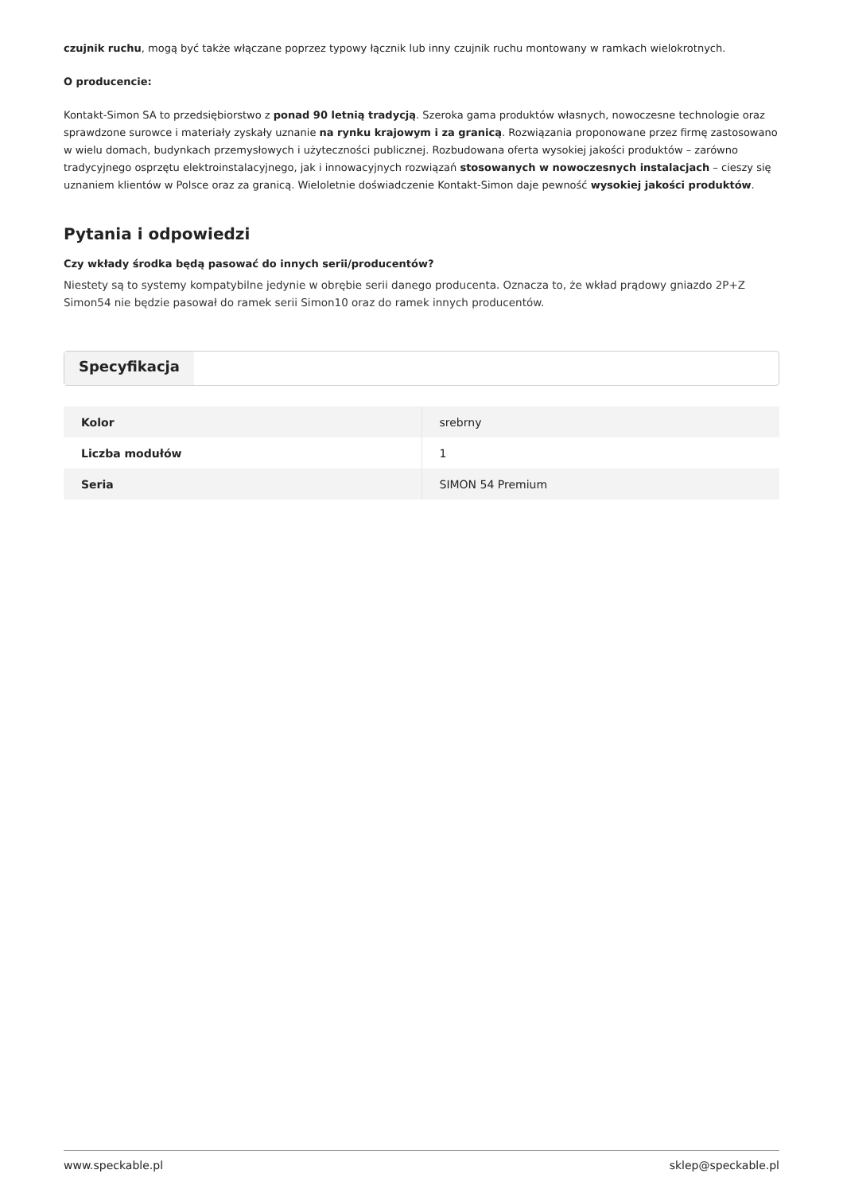czujnik ruchu, mogą być także włączane poprzez typowy łącznik lub inny czujnik ruchu montowany w ramkach wielokrotnych.
O producencie:
Kontakt-Simon SA to przedsiębiorstwo z ponad 90 letnią tradycją. Szeroka gama produktów własnych, nowoczesne technologie oraz sprawdzone surowce i materiały zyskały uznanie na rynku krajowym i za granicą. Rozwiązania proponowane przez firmę zastosowano w wielu domach, budynkach przemysłowych i użyteczności publicznej. Rozbudowana oferta wysokiej jakości produktów – zarówno tradycyjnego osprzętu elektroinstalacyjnego, jak i innowacyjnych rozwiązań stosowanych w nowoczesnych instalacjach – cieszy się uznaniem klientów w Polsce oraz za granicą. Wieloletnie doświadczenie Kontakt-Simon daje pewność wysokiej jakości produktów.
Pytania i odpowiedzi
Czy wkłady środka będą pasować do innych serii/producentów?
Niestety są to systemy kompatybilne jedynie w obrębie serii danego producenta. Oznacza to, że wkład prądowy gniazdo 2P+Z Simon54 nie będzie pasował do ramek serii Simon10 oraz do ramek innych producentów.
Specyfikacja
| Kolor | srebrny |
| Liczba modułów | 1 |
| Seria | SIMON 54 Premium |
www.speckable.pl sklep@speckable.pl